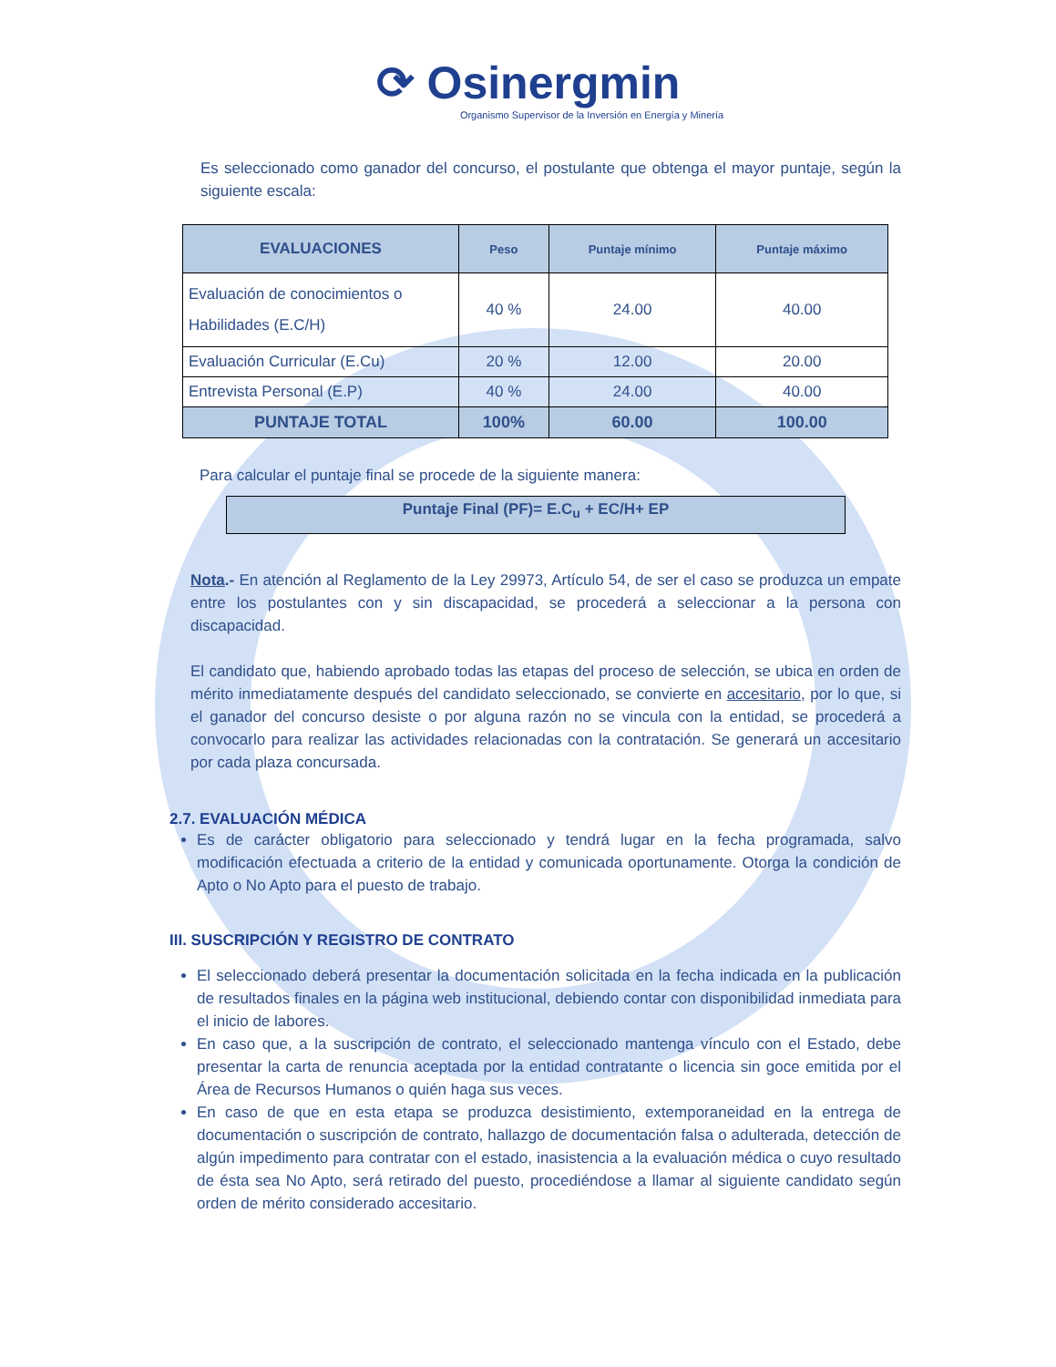⟳ Osinergmin
Organismo Supervisor de la Inversión en Energía y Minería
Es seleccionado como ganador del concurso, el postulante que obtenga el mayor puntaje, según la siguiente escala:
| EVALUACIONES | Peso | Puntaje mínimo | Puntaje máximo |
| --- | --- | --- | --- |
| Evaluación de conocimientos o Habilidades (E.C/H) | 40 % | 24.00 | 40.00 |
| Evaluación Curricular (E.Cu) | 20 % | 12.00 | 20.00 |
| Entrevista Personal (E.P) | 40 % | 24.00 | 40.00 |
| PUNTAJE TOTAL | 100% | 60.00 | 100.00 |
Para calcular el puntaje final se procede de la siguiente manera:
Puntaje Final (PF)= E.C<sub>u</sub> + EC/H+ EP
Nota.- En atención al Reglamento de la Ley 29973, Artículo 54, de ser el caso se produzca un empate entre los postulantes con y sin discapacidad, se procederá a seleccionar a la persona con discapacidad.
El candidato que, habiendo aprobado todas las etapas del proceso de selección, se ubica en orden de mérito inmediatamente después del candidato seleccionado, se convierte en accesitario, por lo que, si el ganador del concurso desiste o por alguna razón no se vincula con la entidad, se procederá a convocarlo para realizar las actividades relacionadas con la contratación. Se generará un accesitario por cada plaza concursada.
2.7. EVALUACIÓN MÉDICA
Es de carácter obligatorio para seleccionado y tendrá lugar en la fecha programada, salvo modificación efectuada a criterio de la entidad y comunicada oportunamente. Otorga la condición de Apto o No Apto para el puesto de trabajo.
III. SUSCRIPCIÓN Y REGISTRO DE CONTRATO
El seleccionado deberá presentar la documentación solicitada en la fecha indicada en la publicación de resultados finales en la página web institucional, debiendo contar con disponibilidad inmediata para el inicio de labores.
En caso que, a la suscripción de contrato, el seleccionado mantenga vínculo con el Estado, debe presentar la carta de renuncia aceptada por la entidad contratante o licencia sin goce emitida por el Área de Recursos Humanos o quién haga sus veces.
En caso de que en esta etapa se produzca desistimiento, extemporaneidad en la entrega de documentación o suscripción de contrato, hallazgo de documentación falsa o adulterada, detección de algún impedimento para contratar con el estado, inasistencia a la evaluación médica o cuyo resultado de ésta sea No Apto, será retirado del puesto, procediéndose a llamar al siguiente candidato según orden de mérito considerado accesitario.